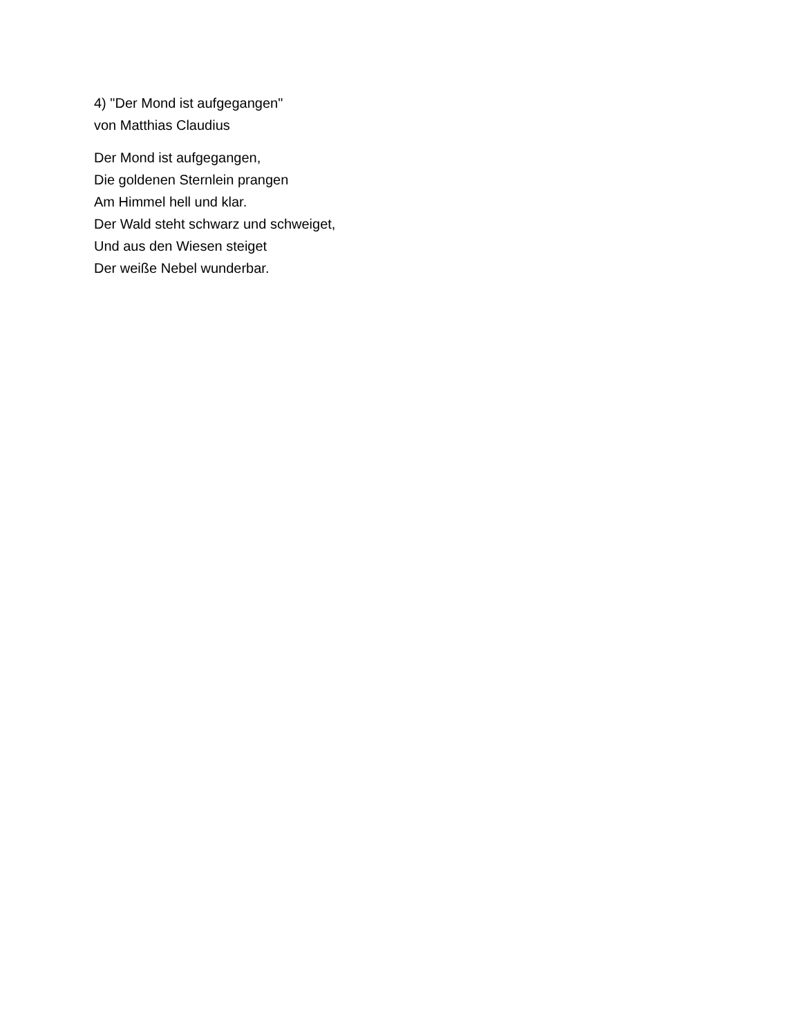4) "Der Mond ist aufgegangen"
von Matthias Claudius
Der Mond ist aufgegangen,
Die goldenen Sternlein prangen
Am Himmel hell und klar.
Der Wald steht schwarz und schweiget,
Und aus den Wiesen steiget
Der weiße Nebel wunderbar.